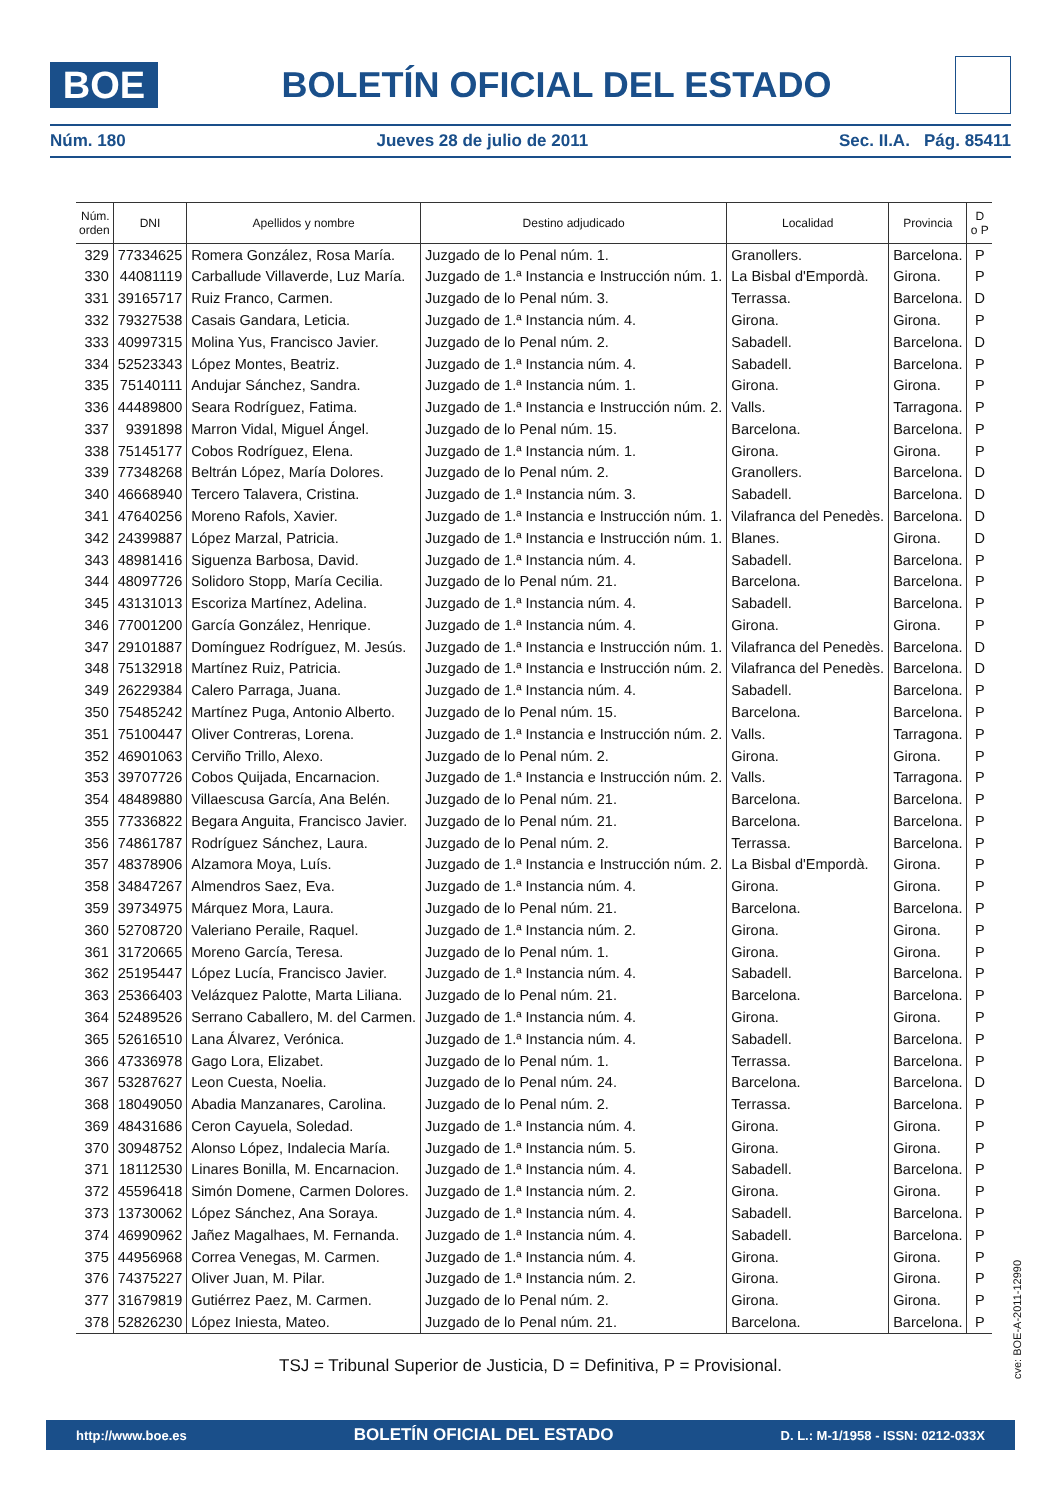BOE
BOLETÍN OFICIAL DEL ESTADO
Núm. 180 Jueves 28 de julio de 2011 Sec. II.A. Pág. 85411
| Núm. orden | DNI | Apellidos y nombre | Destino adjudicado | Localidad | Provincia | D o P |
| --- | --- | --- | --- | --- | --- | --- |
| 329 | 77334625 | Romera González, Rosa María. | Juzgado de lo Penal núm. 1. | Granollers. | Barcelona. | P |
| 330 | 44081119 | Carballude Villaverde, Luz María. | Juzgado de 1.ª Instancia e Instrucción núm. 1. | La Bisbal d'Empordà. | Girona. | P |
| 331 | 39165717 | Ruiz Franco, Carmen. | Juzgado de lo Penal núm. 3. | Terrassa. | Barcelona. | D |
| 332 | 79327538 | Casais Gandara, Leticia. | Juzgado de 1.ª Instancia núm. 4. | Girona. | Girona. | P |
| 333 | 40997315 | Molina Yus, Francisco Javier. | Juzgado de lo Penal núm. 2. | Sabadell. | Barcelona. | D |
| 334 | 52523343 | López Montes, Beatriz. | Juzgado de 1.ª Instancia núm. 4. | Sabadell. | Barcelona. | P |
| 335 | 75140111 | Andujar Sánchez, Sandra. | Juzgado de 1.ª Instancia núm. 1. | Girona. | Girona. | P |
| 336 | 44489800 | Seara Rodríguez, Fatima. | Juzgado de 1.ª Instancia e Instrucción núm. 2. | Valls. | Tarragona. | P |
| 337 | 9391898 | Marron Vidal, Miguel Ángel. | Juzgado de lo Penal núm. 15. | Barcelona. | Barcelona. | P |
| 338 | 75145177 | Cobos Rodríguez, Elena. | Juzgado de 1.ª Instancia núm. 1. | Girona. | Girona. | P |
| 339 | 77348268 | Beltrán López, María Dolores. | Juzgado de lo Penal núm. 2. | Granollers. | Barcelona. | D |
| 340 | 46668940 | Tercero Talavera, Cristina. | Juzgado de 1.ª Instancia núm. 3. | Sabadell. | Barcelona. | D |
| 341 | 47640256 | Moreno Rafols, Xavier. | Juzgado de 1.ª Instancia e Instrucción núm. 1. | Vilafranca del Penedès. | Barcelona. | D |
| 342 | 24399887 | López Marzal, Patricia. | Juzgado de 1.ª Instancia e Instrucción núm. 1. | Blanes. | Girona. | D |
| 343 | 48981416 | Siguenza Barbosa, David. | Juzgado de 1.ª Instancia núm. 4. | Sabadell. | Barcelona. | P |
| 344 | 48097726 | Solidoro Stopp, María Cecilia. | Juzgado de lo Penal núm. 21. | Barcelona. | Barcelona. | P |
| 345 | 43131013 | Escoriza Martínez, Adelina. | Juzgado de 1.ª Instancia núm. 4. | Sabadell. | Barcelona. | P |
| 346 | 77001200 | García González, Henrique. | Juzgado de 1.ª Instancia núm. 4. | Girona. | Girona. | P |
| 347 | 29101887 | Domínguez Rodríguez, M. Jesús. | Juzgado de 1.ª Instancia e Instrucción núm. 1. | Vilafranca del Penedès. | Barcelona. | D |
| 348 | 75132918 | Martínez Ruiz, Patricia. | Juzgado de 1.ª Instancia e Instrucción núm. 2. | Vilafranca del Penedès. | Barcelona. | D |
| 349 | 26229384 | Calero Parraga, Juana. | Juzgado de 1.ª Instancia núm. 4. | Sabadell. | Barcelona. | P |
| 350 | 75485242 | Martínez Puga, Antonio Alberto. | Juzgado de lo Penal núm. 15. | Barcelona. | Barcelona. | P |
| 351 | 75100447 | Oliver Contreras, Lorena. | Juzgado de 1.ª Instancia e Instrucción núm. 2. | Valls. | Tarragona. | P |
| 352 | 46901063 | Cerviño Trillo, Alexo. | Juzgado de lo Penal núm. 2. | Girona. | Girona. | P |
| 353 | 39707726 | Cobos Quijada, Encarnacion. | Juzgado de 1.ª Instancia e Instrucción núm. 2. | Valls. | Tarragona. | P |
| 354 | 48489880 | Villaescusa García, Ana Belén. | Juzgado de lo Penal núm. 21. | Barcelona. | Barcelona. | P |
| 355 | 77336822 | Begara Anguita, Francisco Javier. | Juzgado de lo Penal núm. 21. | Barcelona. | Barcelona. | P |
| 356 | 74861787 | Rodríguez Sánchez, Laura. | Juzgado de lo Penal núm. 2. | Terrassa. | Barcelona. | P |
| 357 | 48378906 | Alzamora Moya, Luís. | Juzgado de 1.ª Instancia e Instrucción núm. 2. | La Bisbal d'Empordà. | Girona. | P |
| 358 | 34847267 | Almendros Saez, Eva. | Juzgado de 1.ª Instancia núm. 4. | Girona. | Girona. | P |
| 359 | 39734975 | Márquez Mora, Laura. | Juzgado de lo Penal núm. 21. | Barcelona. | Barcelona. | P |
| 360 | 52708720 | Valeriano Peraile, Raquel. | Juzgado de 1.ª Instancia núm. 2. | Girona. | Girona. | P |
| 361 | 31720665 | Moreno García, Teresa. | Juzgado de lo Penal núm. 1. | Girona. | Girona. | P |
| 362 | 25195447 | López Lucía, Francisco Javier. | Juzgado de 1.ª Instancia núm. 4. | Sabadell. | Barcelona. | P |
| 363 | 25366403 | Velázquez Palotte, Marta Liliana. | Juzgado de lo Penal núm. 21. | Barcelona. | Barcelona. | P |
| 364 | 52489526 | Serrano Caballero, M. del Carmen. | Juzgado de 1.ª Instancia núm. 4. | Girona. | Girona. | P |
| 365 | 52616510 | Lana Álvarez, Verónica. | Juzgado de 1.ª Instancia núm. 4. | Sabadell. | Barcelona. | P |
| 366 | 47336978 | Gago Lora, Elizabet. | Juzgado de lo Penal núm. 1. | Terrassa. | Barcelona. | P |
| 367 | 53287627 | Leon Cuesta, Noelia. | Juzgado de lo Penal núm. 24. | Barcelona. | Barcelona. | D |
| 368 | 18049050 | Abadia Manzanares, Carolina. | Juzgado de lo Penal núm. 2. | Terrassa. | Barcelona. | P |
| 369 | 48431686 | Ceron Cayuela, Soledad. | Juzgado de 1.ª Instancia núm. 4. | Girona. | Girona. | P |
| 370 | 30948752 | Alonso López, Indalecia María. | Juzgado de 1.ª Instancia núm. 5. | Girona. | Girona. | P |
| 371 | 18112530 | Linares Bonilla, M. Encarnacion. | Juzgado de 1.ª Instancia núm. 4. | Sabadell. | Barcelona. | P |
| 372 | 45596418 | Simón Domene, Carmen Dolores. | Juzgado de 1.ª Instancia núm. 2. | Girona. | Girona. | P |
| 373 | 13730062 | López Sánchez, Ana Soraya. | Juzgado de 1.ª Instancia núm. 4. | Sabadell. | Barcelona. | P |
| 374 | 46990962 | Jañez Magalhaes, M. Fernanda. | Juzgado de 1.ª Instancia núm. 4. | Sabadell. | Barcelona. | P |
| 375 | 44956968 | Correa Venegas, M. Carmen. | Juzgado de 1.ª Instancia núm. 4. | Girona. | Girona. | P |
| 376 | 74375227 | Oliver Juan, M. Pilar. | Juzgado de 1.ª Instancia núm. 2. | Girona. | Girona. | P |
| 377 | 31679819 | Gutiérrez Paez, M. Carmen. | Juzgado de lo Penal núm. 2. | Girona. | Girona. | P |
| 378 | 52826230 | López Iniesta, Mateo. | Juzgado de lo Penal núm. 21. | Barcelona. | Barcelona. | P |
TSJ = Tribunal Superior de Justicia, D = Definitiva, P = Provisional.
cve: BOE-A-2011-12990
http://www.boe.es BOLETÍN OFICIAL DEL ESTADO D. L.: M-1/1958 - ISSN: 0212-033X